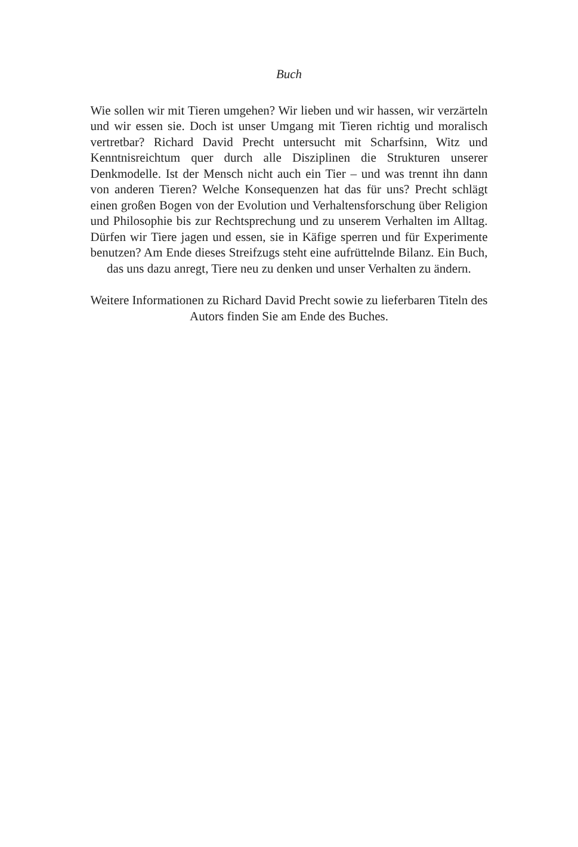Buch
Wie sollen wir mit Tieren umgehen? Wir lieben und wir hassen, wir verzärteln und wir essen sie. Doch ist unser Umgang mit Tieren richtig und moralisch vertretbar? Richard David Precht untersucht mit Scharfsinn, Witz und Kenntnisreichtum quer durch alle Disziplinen die Strukturen unserer Denkmodelle. Ist der Mensch nicht auch ein Tier – und was trennt ihn dann von anderen Tieren? Welche Konsequenzen hat das für uns? Precht schlägt einen großen Bogen von der Evolution und Verhaltensforschung über Religion und Philosophie bis zur Rechtsprechung und zu unserem Verhalten im Alltag. Dürfen wir Tiere jagen und essen, sie in Käfige sperren und für Experimente benutzen? Am Ende dieses Streifzugs steht eine aufrüttelnde Bilanz. Ein Buch, das uns dazu anregt, Tiere neu zu denken und unser Verhalten zu ändern.
Weitere Informationen zu Richard David Precht sowie zu lieferbaren Titeln des Autors finden Sie am Ende des Buches.